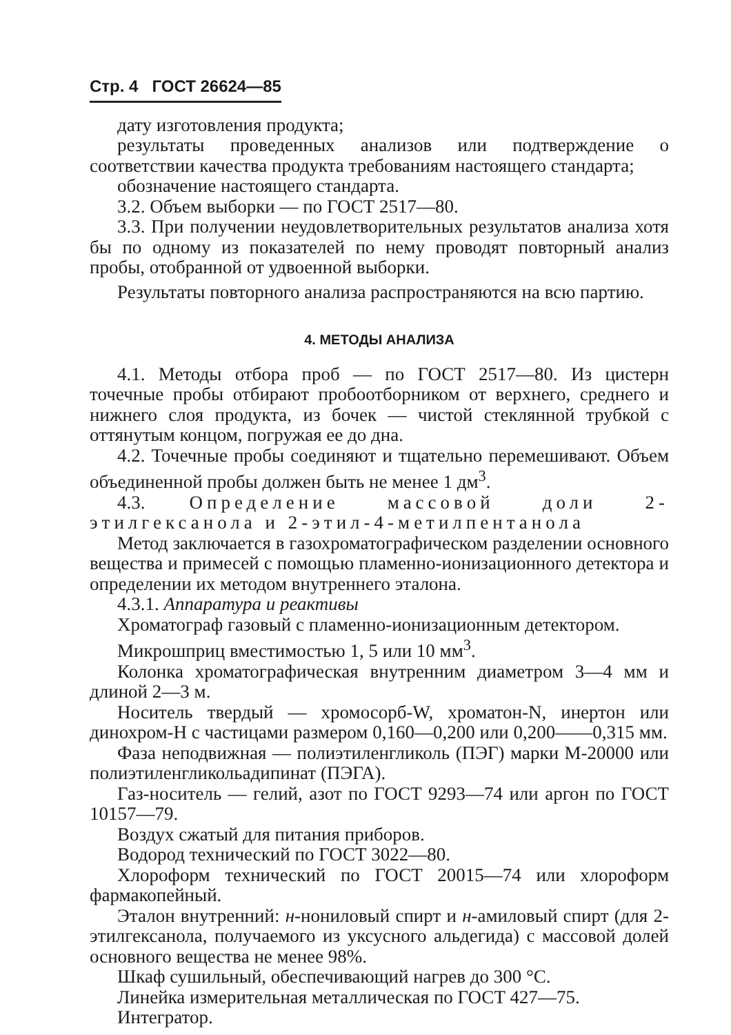Стр. 4 ГОСТ 26624—85
дату изготовления продукта;
результаты проведенных анализов или подтверждение о соответствии качества продукта требованиям настоящего стандарта;
обозначение настоящего стандарта.
3.2. Объем выборки — по ГОСТ 2517—80.
3.3. При получении неудовлетворительных результатов анализа хотя бы по одному из показателей по нему проводят повторный анализ пробы, отобранной от удвоенной выборки.
Результаты повторного анализа распространяются на всю партию.
4. МЕТОДЫ АНАЛИЗА
4.1. Методы отбора проб — по ГОСТ 2517—80. Из цистерн точечные пробы отбирают пробоотборником от верхнего, среднего и нижнего слоя продукта, из бочек — чистой стеклянной трубкой с оттянутым концом, погружая ее до дна.
4.2. Точечные пробы соединяют и тщательно перемешивают. Объем объединенной пробы должен быть не менее 1 дм<sup>3</sup>.
4.3. Определение массовой доли 2-этилгексанола и 2-этил-4-метилпентанола
Метод заключается в газохроматографическом разделении основного вещества и примесей с помощью пламенно-ионизационного детектора и определении их методом внутреннего эталона.
4.3.1. Аппаратура и реактивы
Хроматограф газовый с пламенно-ионизационным детектором.
Микрошприц вместимостью 1, 5 или 10 мм<sup>3</sup>.
Колонка хроматографическая внутренним диаметром 3—4 мм и длиной 2—3 м.
Носитель твердый — хромосорб-W, хроматон-N, инертон или динохром-Н с частицами размером 0,160—0,200 или 0,200——0,315 мм.
Фаза неподвижная — полиэтиленгликоль (ПЭГ) марки М-20000 или полиэтиленгликольадипинат (ПЭГА).
Газ-носитель — гелий, азот по ГОСТ 9293—74 или аргон по ГОСТ 10157—79.
Воздух сжатый для питания приборов.
Водород технический по ГОСТ 3022—80.
Хлороформ технический по ГОСТ 20015—74 или хлороформ фармакопейный.
Эталон внутренний: н-нониловый спирт и н-амиловый спирт (для 2-этилгексанола, получаемого из уксусного альдегида) с массовой долей основного вещества не менее 98%.
Шкаф сушильный, обеспечивающий нагрев до 300 °С.
Линейка измерительная металлическая по ГОСТ 427—75.
Интегратор.